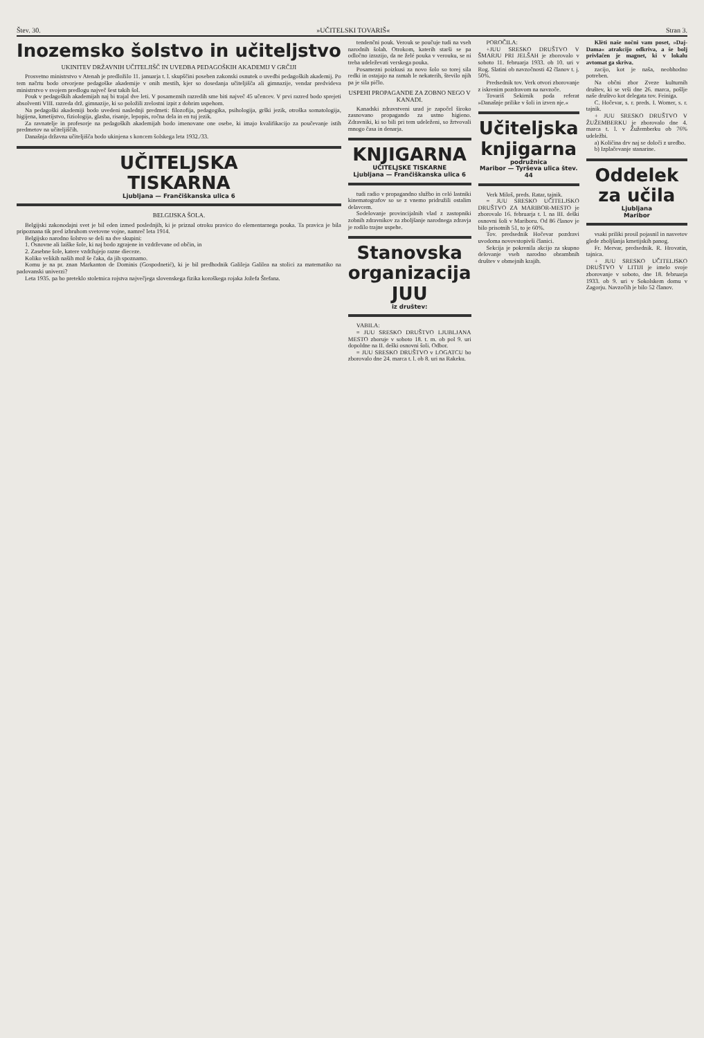Štev. 30. »UČITELSKI TOVARIŠ« Stran 3.
Inozemsko šolstvo in učiteljstvo
UKINITEV DRŽAVNIH UČITELJIŠČ IN UVEDBA PEDAGOŠKIH AKADEMIJ V GRČIJI
Prosvetno ministrstvo v Atenah je predložilo 11. januarja t. l. skupščini poseben zakonski osnutek o uvedbi pedagoških akademij. Po tem načrtu bodo otvorjene pedagoške akademije v onih mestih, kjer so dosedanja učiteljišča ali gimnazije, vendar predvideva ministrstvo v svojem predlogu največ šest takih šol.
Pouk v pedagoških akademijah naj bi trajal dve leti. V posameznih razredih sme biti največ 45 učencev. V prvi razred bodo sprejeti absolventi VIII. razreda drž. gimnazije, ki so položili zrelostni izpit z dobrim uspehom.
Na pedagoški akademiji bodo uvedeni naslednji predmeti: filozofija, pedagogika, psihologija, grški jezik, otroška somatologija, higijena, kmetijstvo, fiziologija, glasba, risanje, lepopis, ročna dela in en tuj jezik.
Za ravnatelje in profesorje na pedagoških akademijah bodo imenovane one osebe, ki imajo kvalifikacijo za poučevanje istih predmetov na učiteljiščih.
Današnja državna učiteljišča bodo ukinjena s koncem šolskega leta 1932./33.
UČITELJSKA
TISKARNA
Ljubljana — Frančiškanska ulica 6
BELGIJSKA ŠOLA.
Belgijski zakonodajni svet je bil eden izmed poslednjih, ki je priznal otroku pravico do elementarnega pouka. Ta pravica je bila pripoznana tik pred izbruhom svetovne vojne, namreč leta 1914.
Belgijsko narodno šolstvo se deli na dve skupini:
1. Osnovne ali laiške šole, ki naj bodo zgrajene in vzdrževane od občin, in
2. Zasebne šole, katere vzdržujejo razne dieceze.
Koliko velikih naših mož še čaka, da jih spoznamo.
Komu je na pr. znan Markanton de Dominis (Gospodnetić), ki je bil predhodnik Galileja Galilea na stolici za matematiko na padovanski univerzi?
Leta 1935. pa bo preteklo stoletnica rojstva največjega slovenskega fizika koroškega rojaka Jožefa Štefana.
tendenčni pouk. Verouk se poučuje tudi na vseh narodnih šolah. Otrokom, katerih starši se pa odločno izrazijo, da ne želé pouka v verouku, se ni treba udeleževati verskega pouka.
Posamezni poizkusi za novo šolo so torej sila redki in ostajajo na ramah le nekaterih, število njih pa je sila pičlo.
USPEHI PROPAGANDE ZA ZOBNO NEGO V KANADI.
Kanadski zdravstveni urad je započel široko zasnovano propagando za ustno higieno. Zdravniki, ki so bili pri tem udeleženi, so žrtvovali mnogo časa in denarja.
KNJIGARNA
UČITELJSKE TISKARNE
Ljubljana — Frančiškanska ulica 6
tudi radio v propagandno službo in celó lastniki kinematografov so se z vnemo pridružili ostalim delavcem.
Sodelovanje provincijalnih vlad z zastopniki zobnih zdravnikov za zboljšanje narodnega zdravja je rodilo trajne uspehe.
Stanovska organizacija JUU
iz društev:
VABILA:
= JUU SRESKO DRUŠTVO LJUBLJANA MESTO zboruje v soboto 18. t. m. ob pol 9. uri dopoldne na II. deški osnovni šoli. Odbor.
= JUU SRESKO DRUŠTVO v LOGATCU bo zborovalo dne 24. marca t. l. ob 8. uri na Rakeku.
POROČILA:
+JUU SRESKO DRUŠTVO V ŠMARJU PRI JELŠAH je zborovalo v soboto 11. februarja 1933. ob 10. uri v Rog. Slatini ob navzočnosti 42 članov t. j. 50%.
Predsednik tov. Verk otvori zborovanje z iskrenim pozdravom na navzoče.
Tovariš Sekirnik poda referat »Današnje prilike v šoli in izven nje.«
Učiteljska knjigarna
podružnica
Maribor — Tyrševa ulica štev. 44
Verk Miloš, preds. Ratar, tajnik.
= JUU SRESKO UČITELJSKO DRUŠTVO ZA MARIBOR-MESTO je zborovalo 16. februarja t. l. na III. deški osnovni šoli v Mariboru. Od 86 članov je bilo prisotnih 51, to je 60%.
Tov. predsednik Hočevar pozdravi uvodoma novovstopivši članici.
Sekcija je pokrenila akcijo za skupno delovanje vseh narodno obrambnih društev v obmejnih krajih.
Klèti naše nočni vam poset, »Daj-Dama« atrakcijo odkriva, a še bolj privlačen je magnet, ki v lokalu avtomat ga skriva.
zacijo, kot je naša, neobhodno potreben.
Na občni zbor Zveze kulturnih društev, ki se vrši dne 26. marca, pošlje naše društvo kot delegata tov. Feiniga.
C. Hočevar, s. r. preds. I. Womer, s. r. tajnik.
+ JUU SRESKO DRUŠTVO V ŽUŽEMBERKU je zborovalo dne 4. marca t. l. v Žužemberku ob 76% udeležbi.
a) Količina drv naj se določi z uredbo.
b) Izplačevanje stanarine.
Oddelek za učila
Ljubljana
Maribor
vsaki priliki prosil pojasnil in nasvetov glede zboljšanja kmetijskih panog.
Fr. Mervar, predsednik. R. Hrovatin, tajnica.
+ JUU SRESKO UČITELJSKO DRUŠTVO V LITIJI je imelo svoje zborovanje v soboto, dne 18. februarja 1933. ob 9. uri v Sokolskem domu v Zagorju. Navzočih je bilo 52 članov.